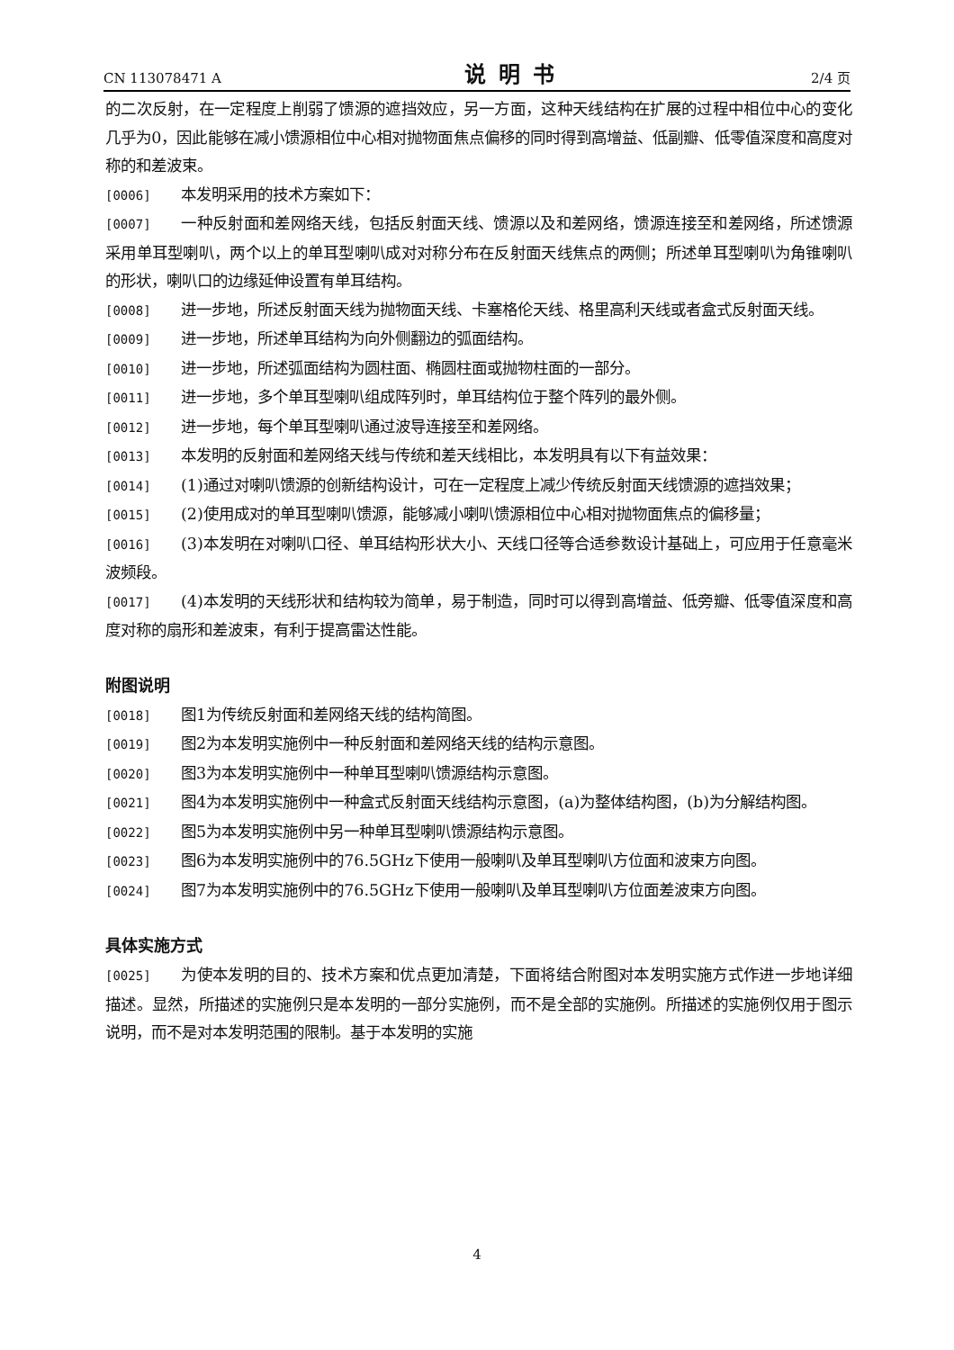CN 113078471 A 说明书 2/4 页
的二次反射，在一定程度上削弱了馈源的遮挡效应，另一方面，这种天线结构在扩展的过程中相位中心的变化几乎为0，因此能够在减小馈源相位中心相对抛物面焦点偏移的同时得到高增益、低副瓣、低零值深度和高度对称的和差波束。
[0006] 本发明采用的技术方案如下：
[0007] 一种反射面和差网络天线，包括反射面天线、馈源以及和差网络，馈源连接至和差网络，所述馈源采用单耳型喇叭，两个以上的单耳型喇叭成对对称分布在反射面天线焦点的两侧；所述单耳型喇叭为角锥喇叭的形状，喇叭口的边缘延伸设置有单耳结构。
[0008] 进一步地，所述反射面天线为抛物面天线、卡塞格伦天线、格里高利天线或者盒式反射面天线。
[0009] 进一步地，所述单耳结构为向外侧翻边的弧面结构。
[0010] 进一步地，所述弧面结构为圆柱面、椭圆柱面或抛物柱面的一部分。
[0011] 进一步地，多个单耳型喇叭组成阵列时，单耳结构位于整个阵列的最外侧。
[0012] 进一步地，每个单耳型喇叭通过波导连接至和差网络。
[0013] 本发明的反射面和差网络天线与传统和差天线相比，本发明具有以下有益效果：
[0014] (1)通过对喇叭馈源的创新结构设计，可在一定程度上减少传统反射面天线馈源的遮挡效果；
[0015] (2)使用成对的单耳型喇叭馈源，能够减小喇叭馈源相位中心相对抛物面焦点的偏移量；
[0016] (3)本发明在对喇叭口径、单耳结构形状大小、天线口径等合适参数设计基础上，可应用于任意毫米波频段。
[0017] (4)本发明的天线形状和结构较为简单，易于制造，同时可以得到高增益、低旁瓣、低零值深度和高度对称的扇形和差波束，有利于提高雷达性能。
附图说明
[0018] 图1为传统反射面和差网络天线的结构简图。
[0019] 图2为本发明实施例中一种反射面和差网络天线的结构示意图。
[0020] 图3为本发明实施例中一种单耳型喇叭馈源结构示意图。
[0021] 图4为本发明实施例中一种盒式反射面天线结构示意图，(a)为整体结构图，(b)为分解结构图。
[0022] 图5为本发明实施例中另一种单耳型喇叭馈源结构示意图。
[0023] 图6为本发明实施例中的76.5GHz下使用一般喇叭及单耳型喇叭方位面和波束方向图。
[0024] 图7为本发明实施例中的76.5GHz下使用一般喇叭及单耳型喇叭方位面差波束方向图。
具体实施方式
[0025] 为使本发明的目的、技术方案和优点更加清楚，下面将结合附图对本发明实施方式作进一步地详细描述。显然，所描述的实施例只是本发明的一部分实施例，而不是全部的实施例。所描述的实施例仅用于图示说明，而不是对本发明范围的限制。基于本发明的实施
4